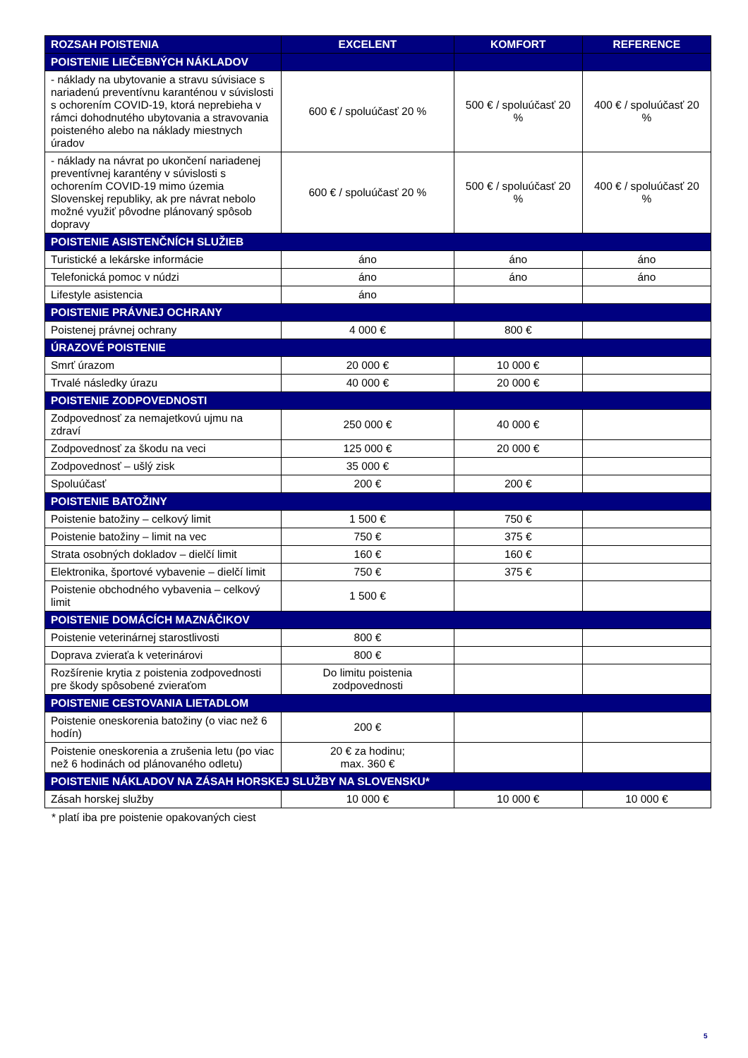| ROZSAH POISTENIA | EXCELENT | KOMFORT | REFERENCE |
| --- | --- | --- | --- |
| POISTENIE LIEČEBNÝCH NÁKLADOV | | | |
| - náklady na ubytovanie a stravu súvisiace s nariadenú preventívnu karanténou v súvislosti s ochorením COVID-19, ktorá neprebieha v rámci dohodnutého ubytovania a stravovania poisteného alebo na náklady miestnych úradov | 600 € / spoluúčasť 20 % | 500 € / spoluúčasť 20 % | 400 € / spoluúčasť 20 % |
| - náklady na návrat po ukončení nariadenej preventívnej karantény v súvislosti s ochorením COVID-19 mimo územia Slovenskej republiky, ak pre návrat nebolo možné využiť pôvodne plánovaný spôsob dopravy | 600 € / spoluúčasť 20 % | 500 € / spoluúčasť 20 % | 400 € / spoluúčasť 20 % |
| POISTENIE ASISTENČNÍCH SLUŽIEB | | | |
| Turistické a lekárske informácie | áno | áno | áno |
| Telefonická pomoc v núdzi | áno | áno | áno |
| Lifestyle asistencia | áno | | |
| POISTENIE PRÁVNEJ OCHRANY | | | |
| Poistenej právnej ochrany | 4 000 € | 800 € | |
| ÚRAZOVÉ POISTENIE | | | |
| Smrť úrazom | 20 000 € | 10 000 € | |
| Trvalé následky úrazu | 40 000 € | 20 000 € | |
| POISTENIE ZODPOVEDNOSTI | | | |
| Zodpovednosť za nemajetkovú ujmu na zdraví | 250 000 € | 40 000 € | |
| Zodpovednosť za škodu na veci | 125 000 € | 20 000 € | |
| Zodpovednosť – ušlý zisk | 35 000 € | | |
| Spoluúčasť | 200 € | 200 € | |
| POISTENIE BATOŽINY | | | |
| Poistenie batožiny – celkový limit | 1 500 € | 750 € | |
| Poistenie batožiny – limit na vec | 750 € | 375 € | |
| Strata osobných dokladov – dielčí limit | 160 € | 160 € | |
| Elektronika, športové vybavenie – dielčí limit | 750 € | 375 € | |
| Poistenie obchodného vybavenia – celkový limit | 1 500 € | | |
| POISTENIE DOMÁCÍCH MAZNÁČIKOV | | | |
| Poistenie veterinárnej starostlivosti | 800 € | | |
| Doprava zvieraťa k veterinárovi | 800 € | | |
| Rozšírenie krytia z poistenia zodpovednosti pre škody spôsobené zvieraťom | Do limitu poistenia zodpovednosti | | |
| POISTENIE CESTOVANIA LIETADLOM | | | |
| Poistenie oneskorenia batožiny (o viac než 6 hodín) | 200 € | | |
| Poistenie oneskorenia a zrušenia letu (po viac než 6 hodinách od plánovaného odletu) | 20 € za hodinu; max. 360 € | | |
| POISTENIE NÁKLADOV NA ZÁSAH HORSKEJ SLUŽBY NA SLOVENSKU* | | | |
| Zásah horskej služby | 10 000 € | 10 000 € | 10 000 € |
* platí iba pre poistenie opakovaných ciest
5